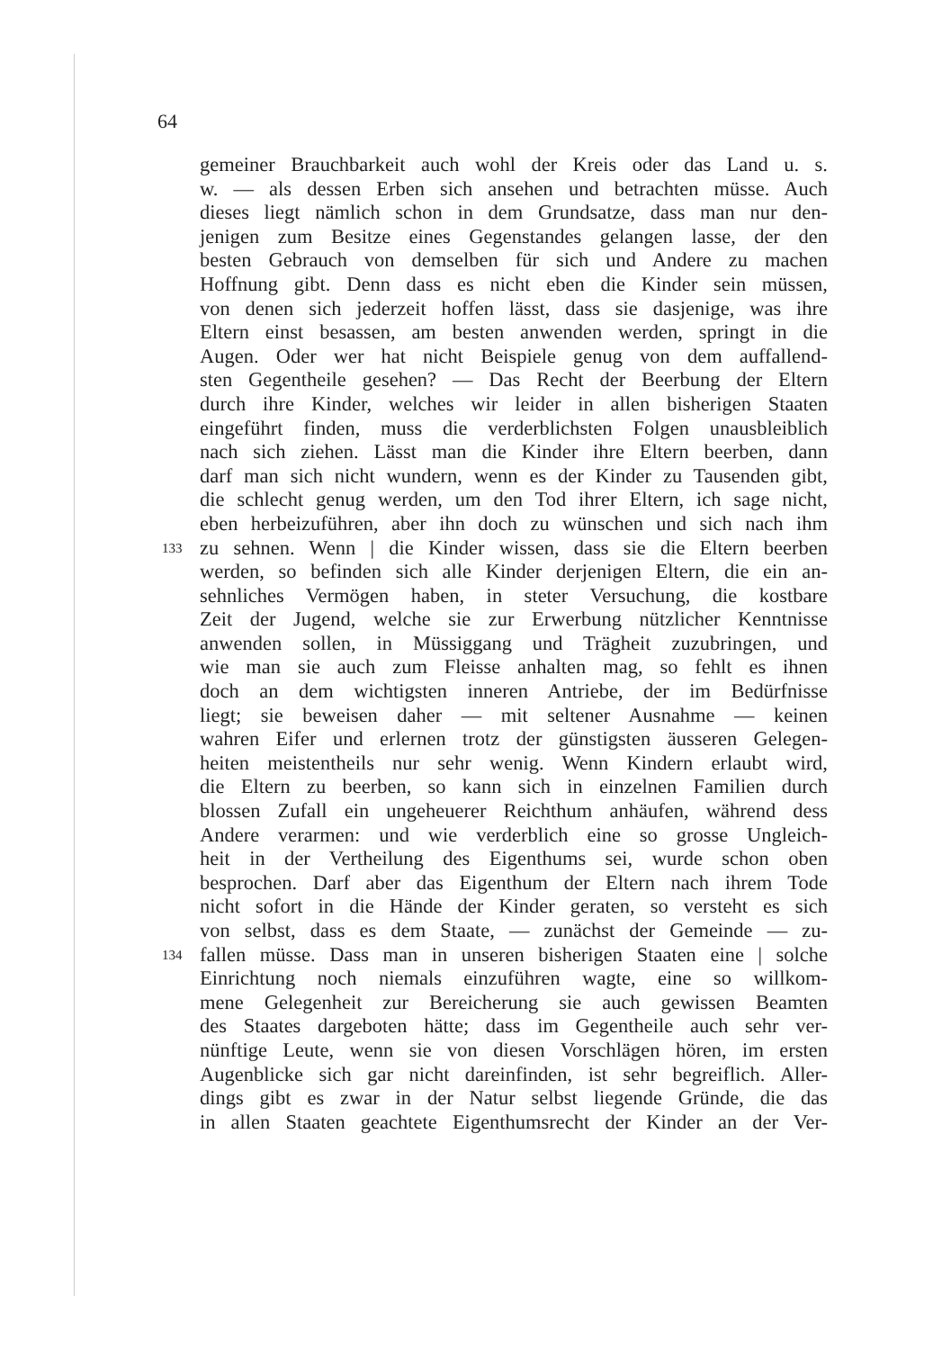64
gemeiner Brauchbarkeit auch wohl der Kreis oder das Land u. s.
w. — als dessen Erben sich ansehen und betrachten müsse. Auch
dieses liegt nämlich schon in dem Grundsatze, dass man nur den-
jenigen zum Besitze eines Gegenstandes gelangen lasse, der den
besten Gebrauch von demselben für sich und Andere zu machen
Hoffnung gibt. Denn dass es nicht eben die Kinder sein müssen,
von denen sich jederzeit hoffen lässt, dass sie dasjenige, was ihre
Eltern einst besassen, am besten anwenden werden, springt in die
Augen. Oder wer hat nicht Beispiele genug von dem auffallend-
sten Gegentheile gesehen? — Das Recht der Beerbung der Eltern
durch ihre Kinder, welches wir leider in allen bisherigen Staaten
eingeführt finden, muss die verderblichsten Folgen unausbleiblich
nach sich ziehen. Lässt man die Kinder ihre Eltern beerben, dann
darf man sich nicht wundern, wenn es der Kinder zu Tausenden gibt,
die schlecht genug werden, um den Tod ihrer Eltern, ich sage nicht,
eben herbeizuführen, aber ihn doch zu wünschen und sich nach ihm
133 zu sehnen. Wenn | die Kinder wissen, dass sie die Eltern beerben
werden, so befinden sich alle Kinder derjenigen Eltern, die ein an-
sehnliches Vermögen haben, in steter Versuchung, die kostbare
Zeit der Jugend, welche sie zur Erwerbung nützlicher Kenntnisse
anwenden sollen, in Müssiggang und Trägheit zuzubringen, und
wie man sie auch zum Fleisse anhalten mag, so fehlt es ihnen
doch an dem wichtigsten inneren Antriebe, der im Bedürfnisse
liegt; sie beweisen daher — mit seltener Ausnahme — keinen
wahren Eifer und erlernen trotz der günstigsten äusseren Gelegen-
heiten meistentheils nur sehr wenig. Wenn Kindern erlaubt wird,
die Eltern zu beerben, so kann sich in einzelnen Familien durch
blossen Zufall ein ungeheuerer Reichthum anhäufen, während dess
Andere verarmen: und wie verderblich eine so grosse Ungleich-
heit in der Vertheilung des Eigenthums sei, wurde schon oben
besprochen. Darf aber das Eigenthum der Eltern nach ihrem Tode
nicht sofort in die Hände der Kinder geraten, so versteht es sich
von selbst, dass es dem Staate, — zunächst der Gemeinde — zu-
134 fallen müsse. Dass man in unseren bisherigen Staaten eine | solche
Einrichtung noch niemals einzuführen wagte, eine so willkom-
mene Gelegenheit zur Bereicherung sie auch gewissen Beamten
des Staates dargeboten hätte; dass im Gegentheile auch sehr ver-
nünftige Leute, wenn sie von diesen Vorschlägen hören, im ersten
Augenblicke sich gar nicht dareinfinden, ist sehr begreiflich. Aller-
dings gibt es zwar in der Natur selbst liegende Gründe, die das
in allen Staaten geachtete Eigenthumsrecht der Kinder an der Ver-